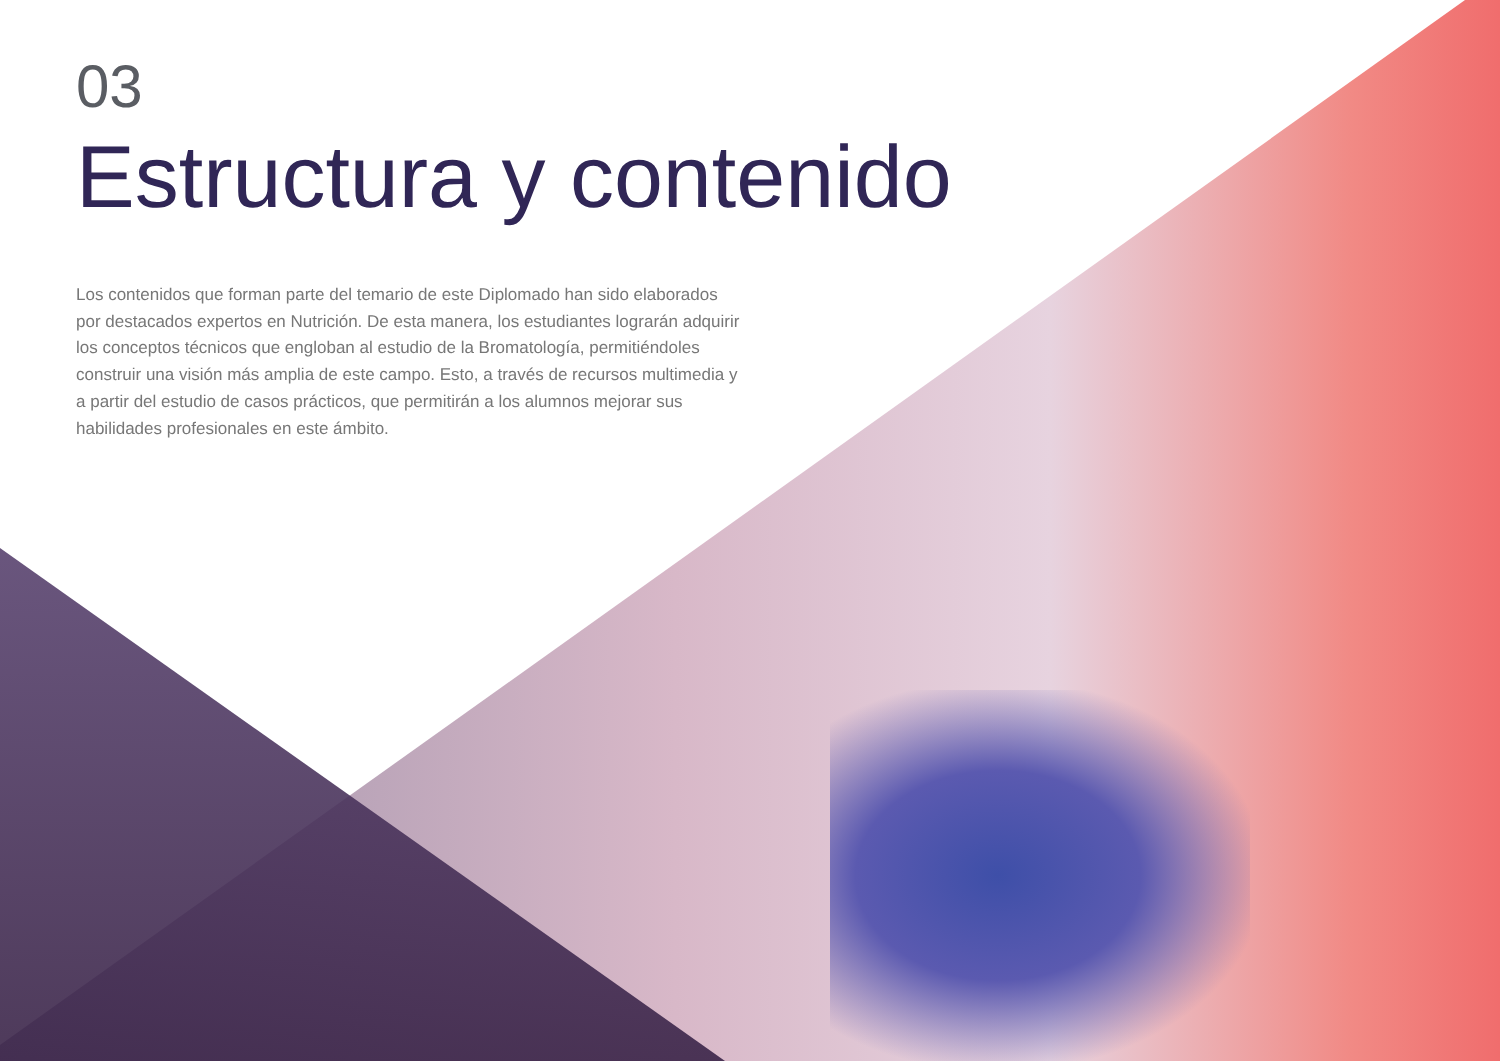03
Estructura y contenido
Los contenidos que forman parte del temario de este Diplomado han sido elaborados por destacados expertos en Nutrición. De esta manera, los estudiantes lograrán adquirir los conceptos técnicos que engloban al estudio de la Bromatología, permitiéndoles construir una visión más amplia de este campo. Esto, a través de recursos multimedia y a partir del estudio de casos prácticos, que permitirán a los alumnos mejorar sus habilidades profesionales en este ámbito.